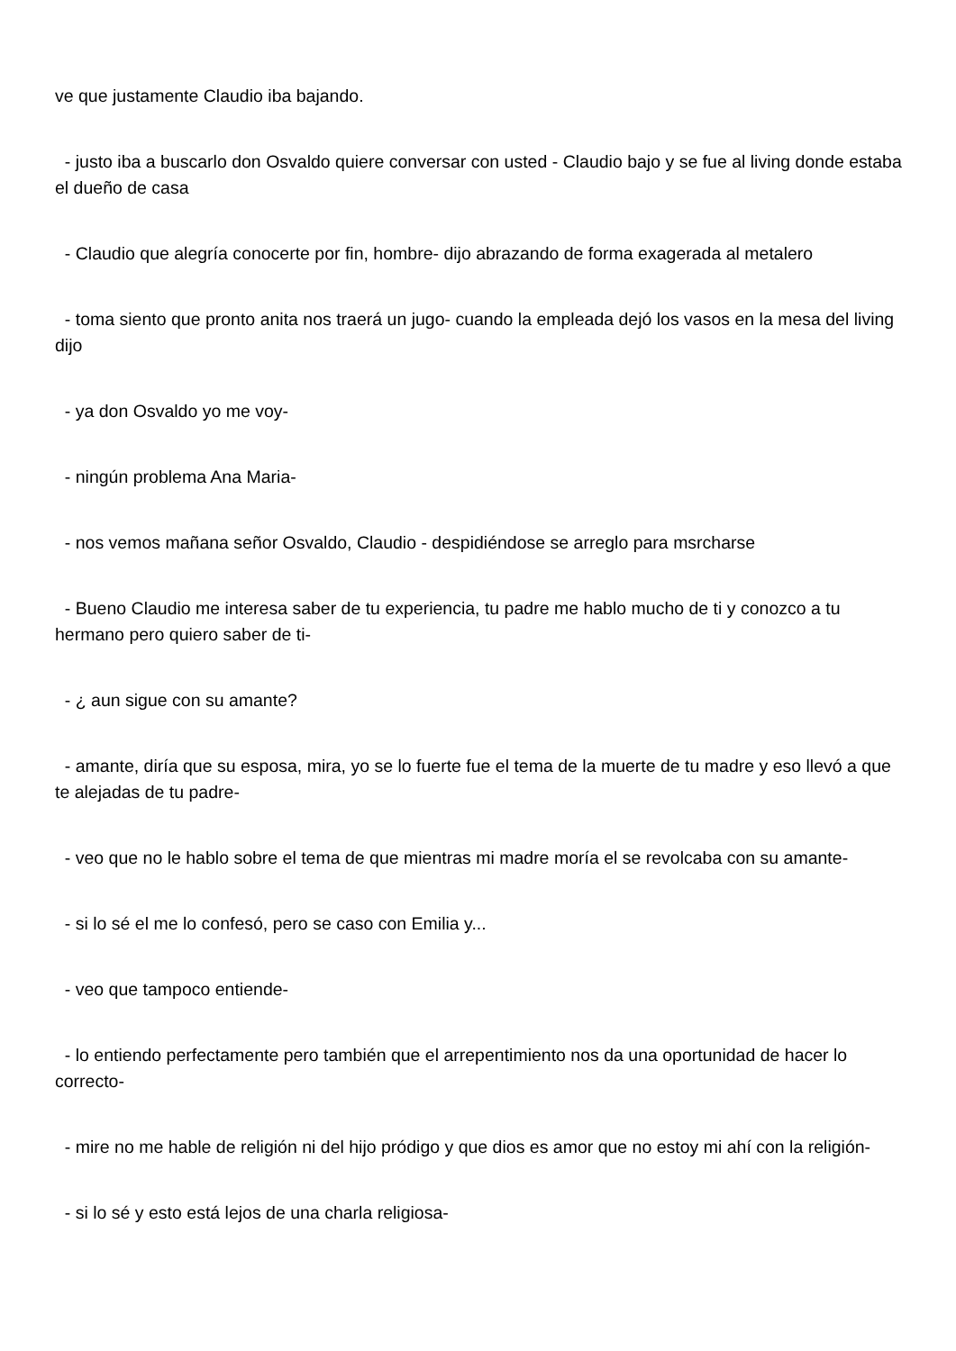ve que justamente Claudio iba bajando.
- justo iba a buscarlo don Osvaldo quiere conversar con usted - Claudio bajo y se fue al living donde estaba el dueño de casa
- Claudio que alegría conocerte por fin, hombre- dijo abrazando de forma exagerada al metalero
- toma siento que pronto anita nos traerá un jugo- cuando la empleada dejó los vasos en la mesa del living dijo
- ya don Osvaldo yo me voy-
- ningún problema Ana Maria-
- nos vemos mañana señor Osvaldo, Claudio - despidiéndose se arreglo para msrcharse
- Bueno Claudio me interesa saber de tu experiencia, tu padre me hablo mucho de ti y conozco a tu hermano pero quiero saber de ti-
- ¿ aun sigue con su amante?
- amante, diría que su esposa, mira, yo se lo fuerte fue el tema de la muerte de tu madre y eso llevó a que te alejadas de tu padre-
- veo que no le hablo sobre el tema de que mientras mi madre moría el se revolcaba con su amante-
- si lo sé el me lo confesó, pero se caso con Emilia y...
- veo que tampoco entiende-
- lo entiendo perfectamente pero también que el arrepentimiento nos da una oportunidad de hacer lo correcto-
- mire no me hable de religión ni del hijo pródigo y que dios es amor que no estoy mi ahí con la religión-
- si lo sé y esto está lejos de una charla religiosa-